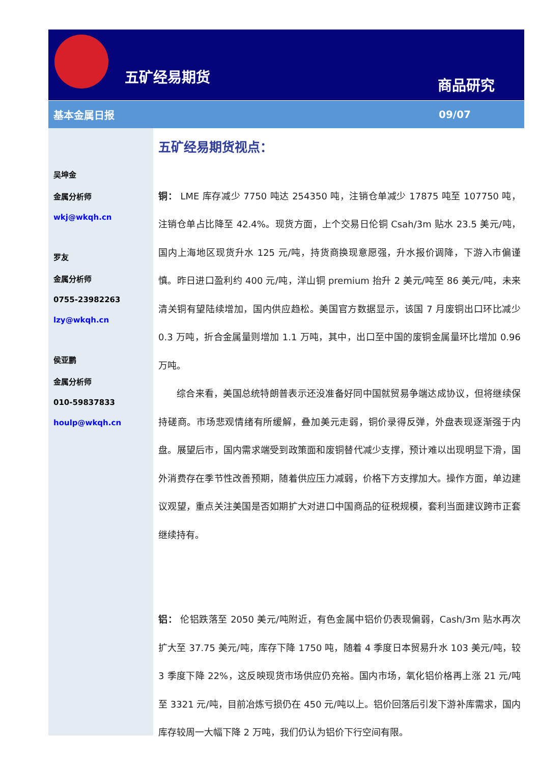五矿经易期货 商品研究
基本金属日报 09/07
吴坤金
金属分析师
wkj@wkqh.cn
罗友
金属分析师
0755-23982263
lzy@wkqh.cn
侯亚鹏
金属分析师
010-59837833
houlp@wkqh.cn
五矿经易期货视点：
铜： LME 库存减少 7750 吨达 254350 吨，注销仓单减少 17875 吨至 107750 吨，注销仓单占比降至 42.4%。现货方面，上个交易日伦铜 Csah/3m 贴水 23.5 美元/吨，国内上海地区现货升水 125 元/吨，持货商换现意愿强，升水报价调降，下游入市偏谨慎。昨日进口盈利约 400 元/吨，洋山铜 premium 抬升 2 美元/吨至 86 美元/吨，未来清关铜有望陆续增加，国内供应趋松。美国官方数据显示，该国 7 月废铜出口环比减少 0.3 万吨，折合金属量则增加 1.1 万吨，其中，出口至中国的废铜金属量环比增加 0.96 万吨。
综合来看，美国总统特朗普表示还没准备好同中国就贸易争端达成协议，但将继续保持磋商。市场悲观情绪有所缓解，叠加美元走弱，铜价录得反弹，外盘表现逐渐强于内盘。展望后市，国内需求端受到政策面和废铜替代减少支撑，预计难以出现明显下滑，国外消费存在季节性改善预期，随着供应压力减弱，价格下方支撑加大。操作方面，单边建议观望，重点关注美国是否如期扩大对进口中国商品的征税规模，套利当面建议跨市正套继续持有。
铝： 伦铝跌落至 2050 美元/吨附近，有色金属中铝价仍表现偏弱，Cash/3m 贴水再次扩大至 37.75 美元/吨，库存下降 1750 吨，随着 4 季度日本贸易升水 103 美元/吨，较 3 季度下降 22%，这反映现货市场供应仍充裕。国内市场，氧化铝价格再上涨 21 元/吨至 3321 元/吨，目前冶炼亏损仍在 450 元/吨以上。铝价回落后引发下游补库需求，国内库存较周一大幅下降 2 万吨，我们仍认为铝价下行空间有限。